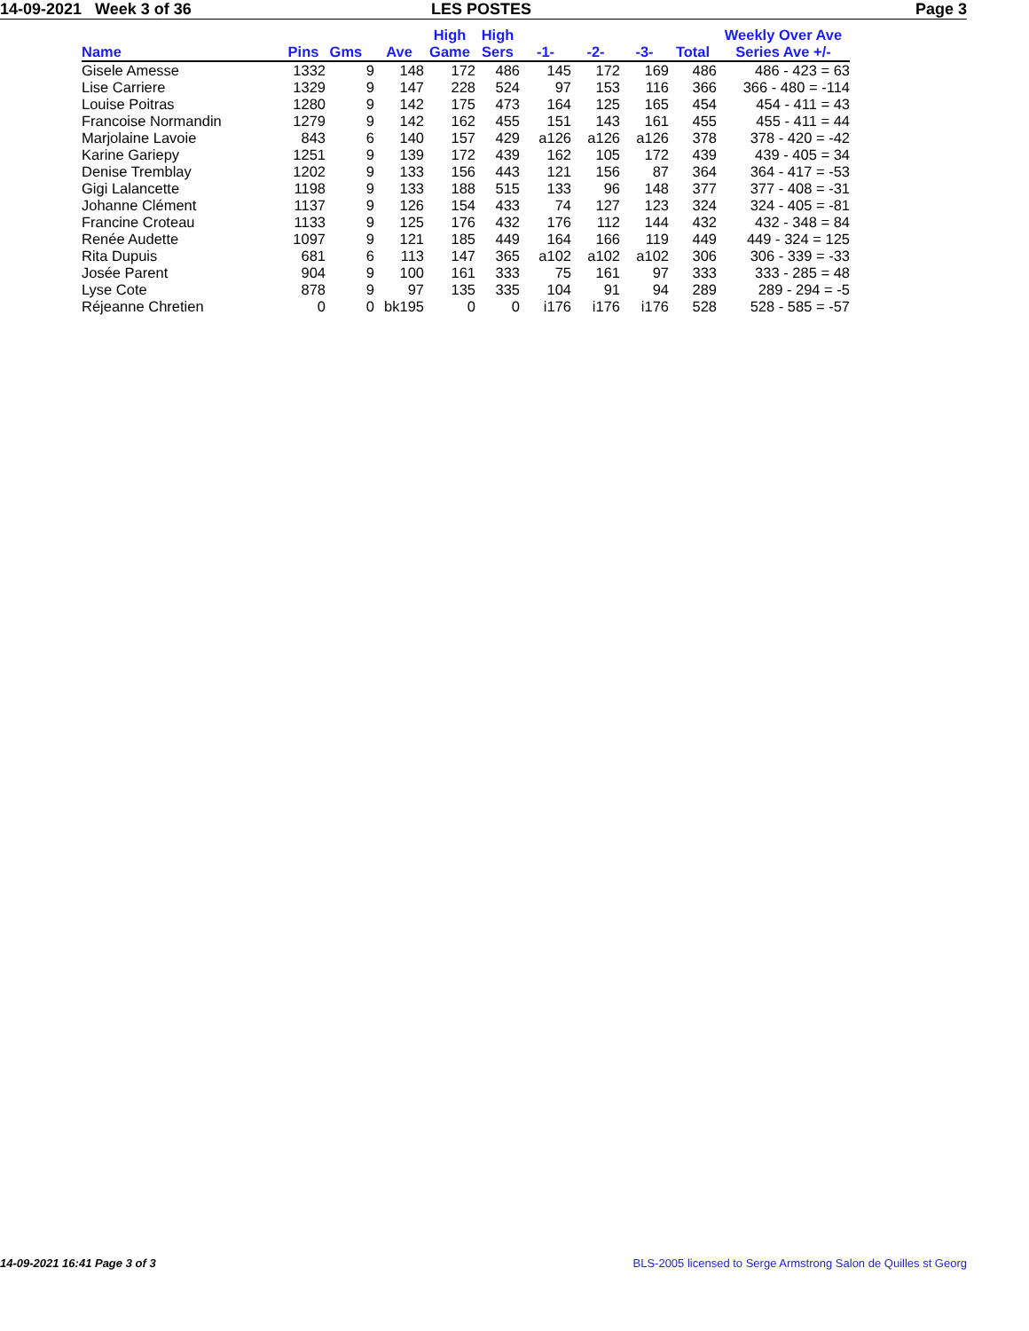14-09-2021 Week 3 of 36 LES POSTES Page 3
| Name | Pins | Gms | Ave | High Game | High Sers | -1- | -2- | -3- | Total | Weekly Over Ave Series Ave +/- |
| --- | --- | --- | --- | --- | --- | --- | --- | --- | --- | --- |
| Gisele Amesse | 1332 | 9 | 148 | 172 | 486 | 145 | 172 | 169 | 486 | 486 - 423 = 63 |
| Lise Carriere | 1329 | 9 | 147 | 228 | 524 | 97 | 153 | 116 | 366 | 366 - 480 = -114 |
| Louise Poitras | 1280 | 9 | 142 | 175 | 473 | 164 | 125 | 165 | 454 | 454 - 411 = 43 |
| Francoise Normandin | 1279 | 9 | 142 | 162 | 455 | 151 | 143 | 161 | 455 | 455 - 411 = 44 |
| Marjolaine Lavoie | 843 | 6 | 140 | 157 | 429 | a126 | a126 | a126 | 378 | 378 - 420 = -42 |
| Karine Gariepy | 1251 | 9 | 139 | 172 | 439 | 162 | 105 | 172 | 439 | 439 - 405 = 34 |
| Denise Tremblay | 1202 | 9 | 133 | 156 | 443 | 121 | 156 | 87 | 364 | 364 - 417 = -53 |
| Gigi Lalancette | 1198 | 9 | 133 | 188 | 515 | 133 | 96 | 148 | 377 | 377 - 408 = -31 |
| Johanne Clément | 1137 | 9 | 126 | 154 | 433 | 74 | 127 | 123 | 324 | 324 - 405 = -81 |
| Francine Croteau | 1133 | 9 | 125 | 176 | 432 | 176 | 112 | 144 | 432 | 432 - 348 = 84 |
| Renée Audette | 1097 | 9 | 121 | 185 | 449 | 164 | 166 | 119 | 449 | 449 - 324 = 125 |
| Rita Dupuis | 681 | 6 | 113 | 147 | 365 | a102 | a102 | a102 | 306 | 306 - 339 = -33 |
| Josée Parent | 904 | 9 | 100 | 161 | 333 | 75 | 161 | 97 | 333 | 333 - 285 = 48 |
| Lyse Cote | 878 | 9 | 97 | 135 | 335 | 104 | 91 | 94 | 289 | 289 - 294 = -5 |
| Réjeanne Chretien | 0 | 0 | bk195 | 0 | 0 | i176 | i176 | i176 | 528 | 528 - 585 = -57 |
14-09-2021 16:41 Page 3 of 3 BLS-2005 licensed to Serge Armstrong Salon de Quilles st Georg